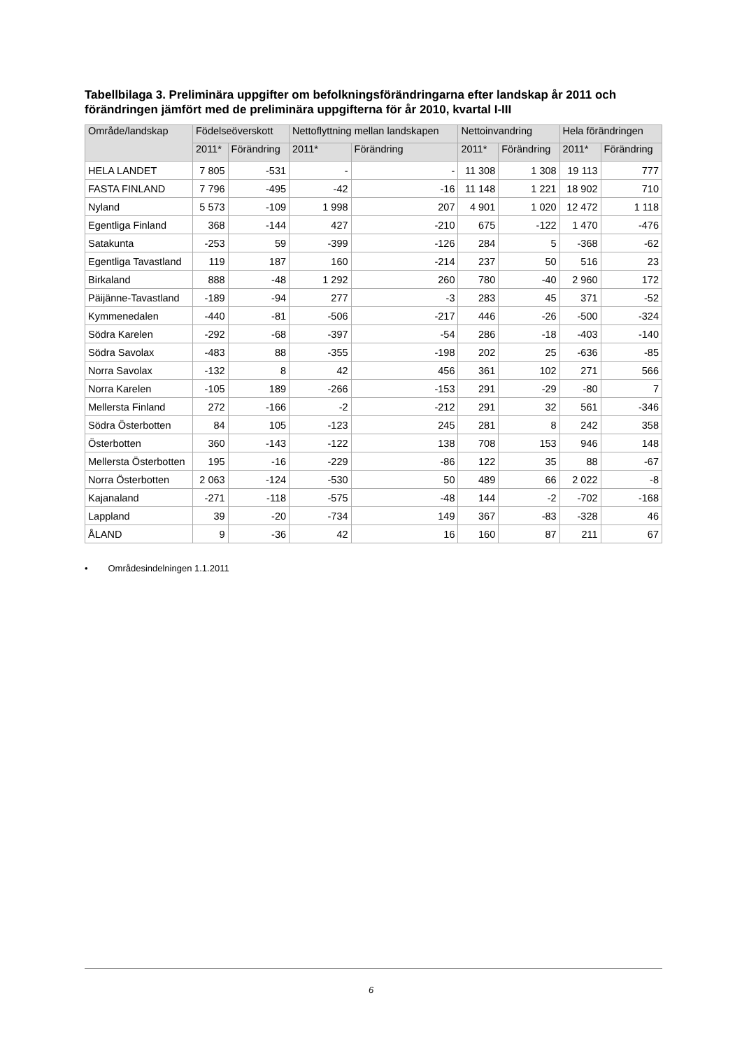Tabellbilaga 3. Preliminära uppgifter om befolkningsförändringarna efter landskap år 2011 och förändringen jämfört med de preliminära uppgifterna för år 2010, kvartal I-III
| Område/landskap | Födelseöverskott | | Nettoflyttning mellan landskapen | | Nettoinvandring | | Hela förändringen | |
| --- | --- | --- | --- | --- | --- | --- | --- | --- |
| | 2011* | Förändring | 2011* | Förändring | 2011* | Förändring | 2011* | Förändring |
| HELA LANDET | 7 805 | -531 | - | - | 11 308 | 1 308 | 19 113 | 777 |
| FASTA FINLAND | 7 796 | -495 | -42 | -16 | 11 148 | 1 221 | 18 902 | 710 |
| Nyland | 5 573 | -109 | 1 998 | 207 | 4 901 | 1 020 | 12 472 | 1 118 |
| Egentliga Finland | 368 | -144 | 427 | -210 | 675 | -122 | 1 470 | -476 |
| Satakunta | -253 | 59 | -399 | -126 | 284 | 5 | -368 | -62 |
| Egentliga Tavastland | 119 | 187 | 160 | -214 | 237 | 50 | 516 | 23 |
| Birkaland | 888 | -48 | 1 292 | 260 | 780 | -40 | 2 960 | 172 |
| Päijänne-Tavastland | -189 | -94 | 277 | -3 | 283 | 45 | 371 | -52 |
| Kymmenedalen | -440 | -81 | -506 | -217 | 446 | -26 | -500 | -324 |
| Södra Karelen | -292 | -68 | -397 | -54 | 286 | -18 | -403 | -140 |
| Södra Savolax | -483 | 88 | -355 | -198 | 202 | 25 | -636 | -85 |
| Norra Savolax | -132 | 8 | 42 | 456 | 361 | 102 | 271 | 566 |
| Norra Karelen | -105 | 189 | -266 | -153 | 291 | -29 | -80 | 7 |
| Mellersta Finland | 272 | -166 | -2 | -212 | 291 | 32 | 561 | -346 |
| Södra Österbotten | 84 | 105 | -123 | 245 | 281 | 8 | 242 | 358 |
| Österbotten | 360 | -143 | -122 | 138 | 708 | 153 | 946 | 148 |
| Mellersta Österbotten | 195 | -16 | -229 | -86 | 122 | 35 | 88 | -67 |
| Norra Österbotten | 2 063 | -124 | -530 | 50 | 489 | 66 | 2 022 | -8 |
| Kajanaland | -271 | -118 | -575 | -48 | 144 | -2 | -702 | -168 |
| Lappland | 39 | -20 | -734 | 149 | 367 | -83 | -328 | 46 |
| ÅLAND | 9 | -36 | 42 | 16 | 160 | 87 | 211 | 67 |
• Områdesindelningen 1.1.2011
6